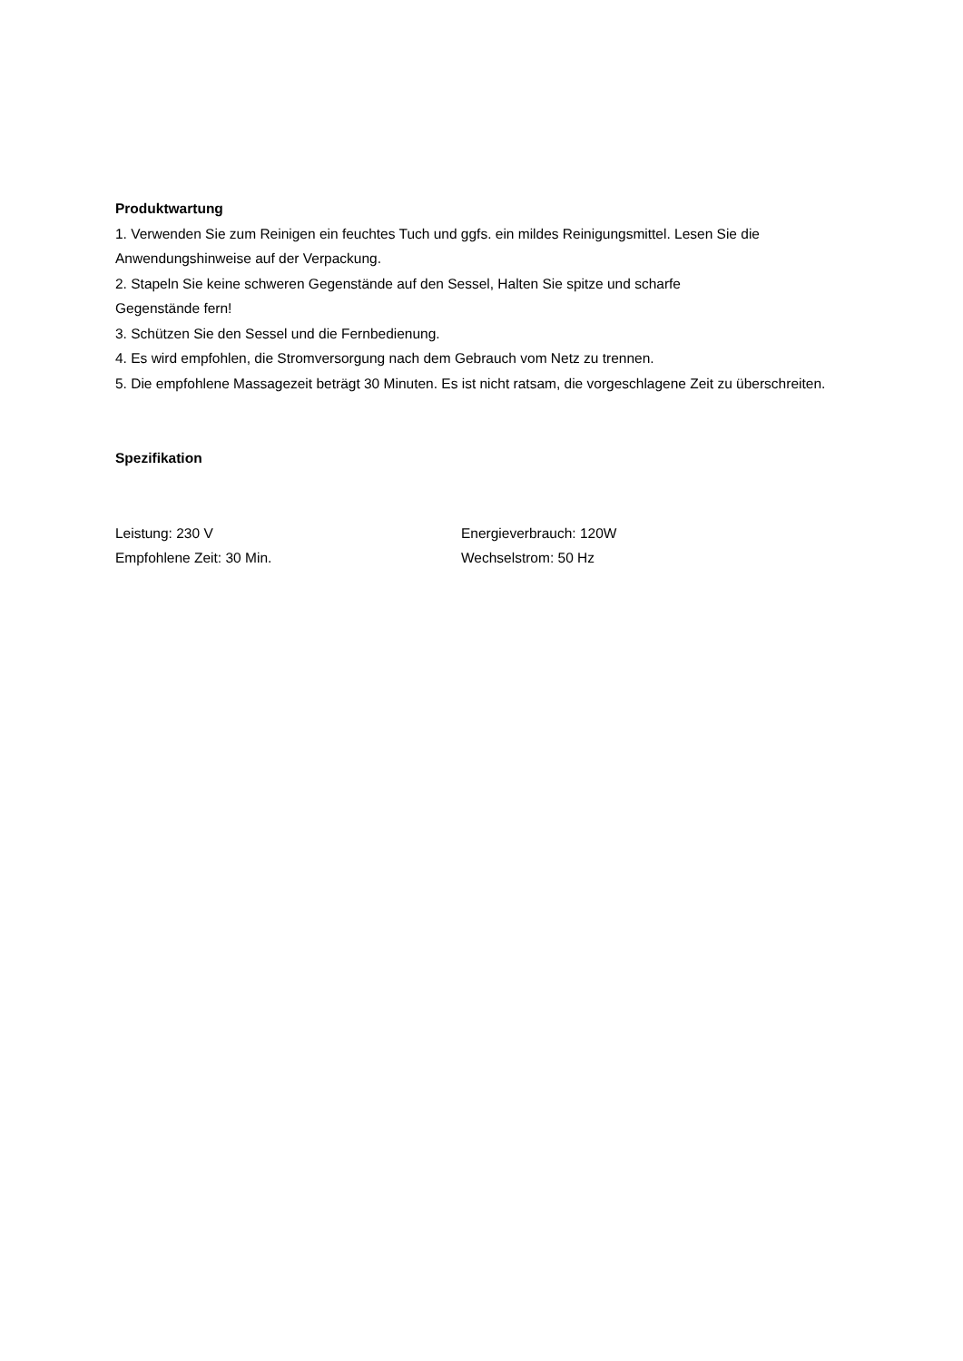Produktwartung
1. Verwenden Sie zum Reinigen ein feuchtes Tuch und ggfs. ein mildes Reinigungsmittel. Lesen Sie die Anwendungshinweise auf der Verpackung.
2. Stapeln Sie keine schweren Gegenstände auf den Sessel, Halten Sie spitze und scharfe
Gegenstände fern!
3. Schützen Sie den Sessel und die Fernbedienung.
4. Es wird empfohlen, die Stromversorgung nach dem Gebrauch vom Netz zu trennen.
5. Die empfohlene Massagezeit beträgt 30 Minuten. Es ist nicht ratsam, die vorgeschlagene Zeit zu überschreiten.
Spezifikation
Leistung: 230 V
Energieverbrauch: 120W
Empfohlene Zeit: 30 Min.
Wechselstrom: 50 Hz